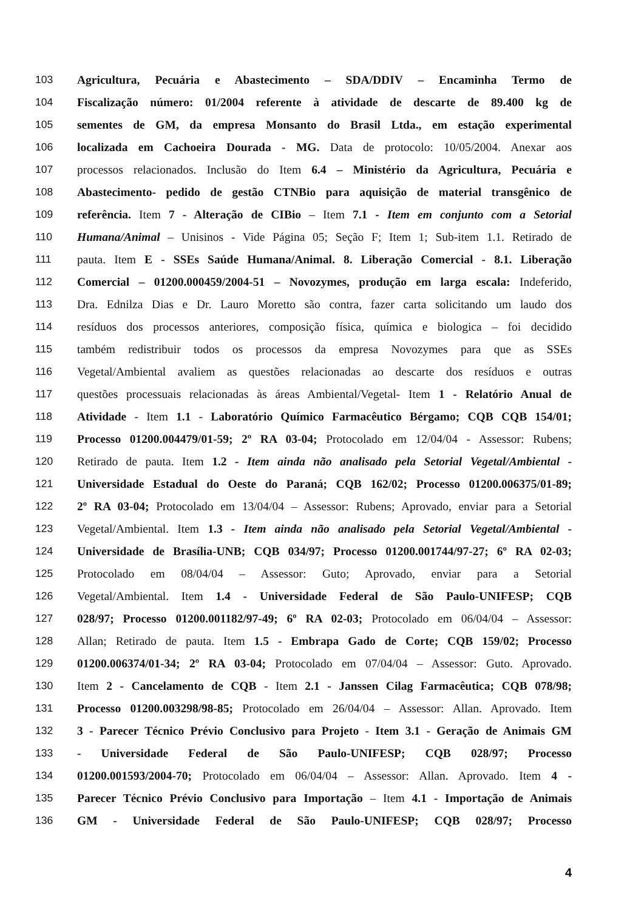103 Agricultura, Pecuária e Abastecimento – SDA/DDIV – Encaminha Termo de
104 Fiscalização número: 01/2004 referente à atividade de descarte de 89.400 kg de
105 sementes de GM, da empresa Monsanto do Brasil Ltda., em estação experimental
106 localizada em Cachoeira Dourada - MG. Data de protocolo: 10/05/2004. Anexar aos
107 processos relacionados. Inclusão do Item 6.4 – Ministério da Agricultura, Pecuária e
108 Abastecimento- pedido de gestão CTNBio para aquisição de material transgênico de
109 referência. Item 7 - Alteração de CIBio – Item 7.1 - Item em conjunto com a Setorial
110 Humana/Animal – Unisinos - Vide Página 05; Seção F; Item 1; Sub-item 1.1. Retirado de
111 pauta. Item E - SSEs Saúde Humana/Animal. 8. Liberação Comercial - 8.1. Liberação
112 Comercial – 01200.000459/2004-51 – Novozymes, produção em larga escala: Indeferido,
113 Dra. Ednilza Dias e Dr. Lauro Moretto são contra, fazer carta solicitando um laudo dos
114 resíduos dos processos anteriores, composição física, química e biologica – foi decidido
115 também redistribuir todos os processos da empresa Novozymes para que as SSEs
116 Vegetal/Ambiental avaliem as questões relacionadas ao descarte dos resíduos e outras
117 questões processuais relacionadas às áreas Ambiental/Vegetal- Item 1 - Relatório Anual de
118 Atividade - Item 1.1 - Laboratório Químico Farmacêutico Bérgamo; CQB CQB 154/01;
119 Processo 01200.004479/01-59; 2º RA 03-04; Protocolado em 12/04/04 - Assessor: Rubens;
120 Retirado de pauta. Item 1.2 - Item ainda não analisado pela Setorial Vegetal/Ambiental -
121 Universidade Estadual do Oeste do Paraná; CQB 162/02; Processo 01200.006375/01-89;
122 2º RA 03-04; Protocolado em 13/04/04 – Assessor: Rubens; Aprovado, enviar para a Setorial
123 Vegetal/Ambiental. Item 1.3 - Item ainda não analisado pela Setorial Vegetal/Ambiental -
124 Universidade de Brasília-UNB; CQB 034/97; Processo 01200.001744/97-27; 6º RA 02-03;
125 Protocolado em 08/04/04 – Assessor: Guto; Aprovado, enviar para a Setorial
126 Vegetal/Ambiental. Item 1.4 - Universidade Federal de São Paulo-UNIFESP; CQB
127 028/97; Processo 01200.001182/97-49; 6º RA 02-03; Protocolado em 06/04/04 – Assessor:
128 Allan; Retirado de pauta. Item 1.5 - Embrapa Gado de Corte; CQB 159/02; Processo
129 01200.006374/01-34; 2º RA 03-04; Protocolado em 07/04/04 – Assessor: Guto. Aprovado.
130 Item 2 - Cancelamento de CQB - Item 2.1 - Janssen Cilag Farmacêutica; CQB 078/98;
131 Processo 01200.003298/98-85; Protocolado em 26/04/04 – Assessor: Allan. Aprovado. Item
132 3 - Parecer Técnico Prévio Conclusivo para Projeto - Item 3.1 - Geração de Animais GM
133 - Universidade Federal de São Paulo-UNIFESP; CQB 028/97; Processo
134 01200.001593/2004-70; Protocolado em 06/04/04 – Assessor: Allan. Aprovado. Item 4 -
135 Parecer Técnico Prévio Conclusivo para Importação – Item 4.1 - Importação de Animais
136 GM - Universidade Federal de São Paulo-UNIFESP; CQB 028/97; Processo
4